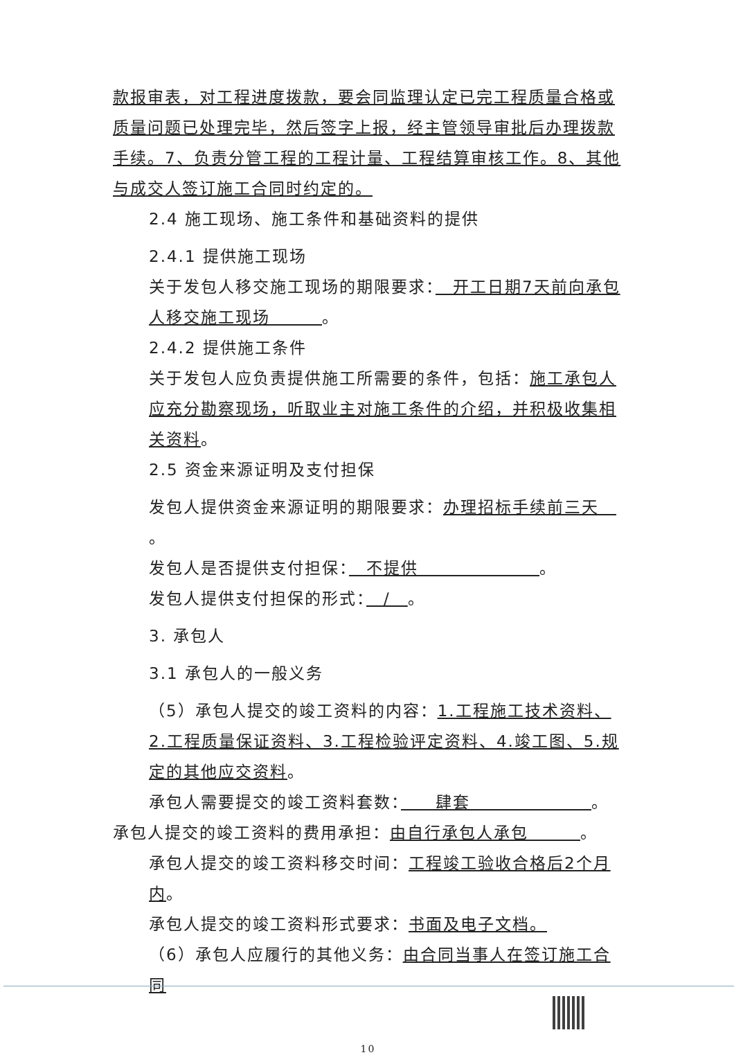款报审表，对工程进度拨款，要会同监理认定已完工程质量合格或质量问题已处理完毕，然后签字上报，经主管领导审批后办理拨款手续。7、负责分管工程的工程计量、工程结算审核工作。8、其他与成交人签订施工合同时约定的。
2.4 施工现场、施工条件和基础资料的提供
2.4.1 提供施工现场
关于发包人移交施工现场的期限要求：　开工日期7天前向承包人移交施工现场　　　。
2.4.2 提供施工条件
关于发包人应负责提供施工所需要的条件，包括：施工承包人应充分勘察现场，听取业主对施工条件的介绍，并积极收集相关资料。
2.5 资金来源证明及支付担保
发包人提供资金来源证明的期限要求：办理招标手续前三天　。
发包人是否提供支付担保：　不提供　　　　　　　。
发包人提供支付担保的形式：　/　。
3. 承包人
3.1 承包人的一般义务
（5）承包人提交的竣工资料的内容：1.工程施工技术资料、2.工程质量保证资料、3.工程检验评定资料、4.竣工图、5.规定的其他应交资料。
承包人需要提交的竣工资料套数：　　肆套　　　　　　　。
承包人提交的竣工资料的费用承担：由自行承包人承包　　　。
承包人提交的竣工资料移交时间：工程竣工验收合格后2个月内。
承包人提交的竣工资料形式要求：书面及电子文档。
（6）承包人应履行的其他义务：由合同当事人在签订施工合同
10